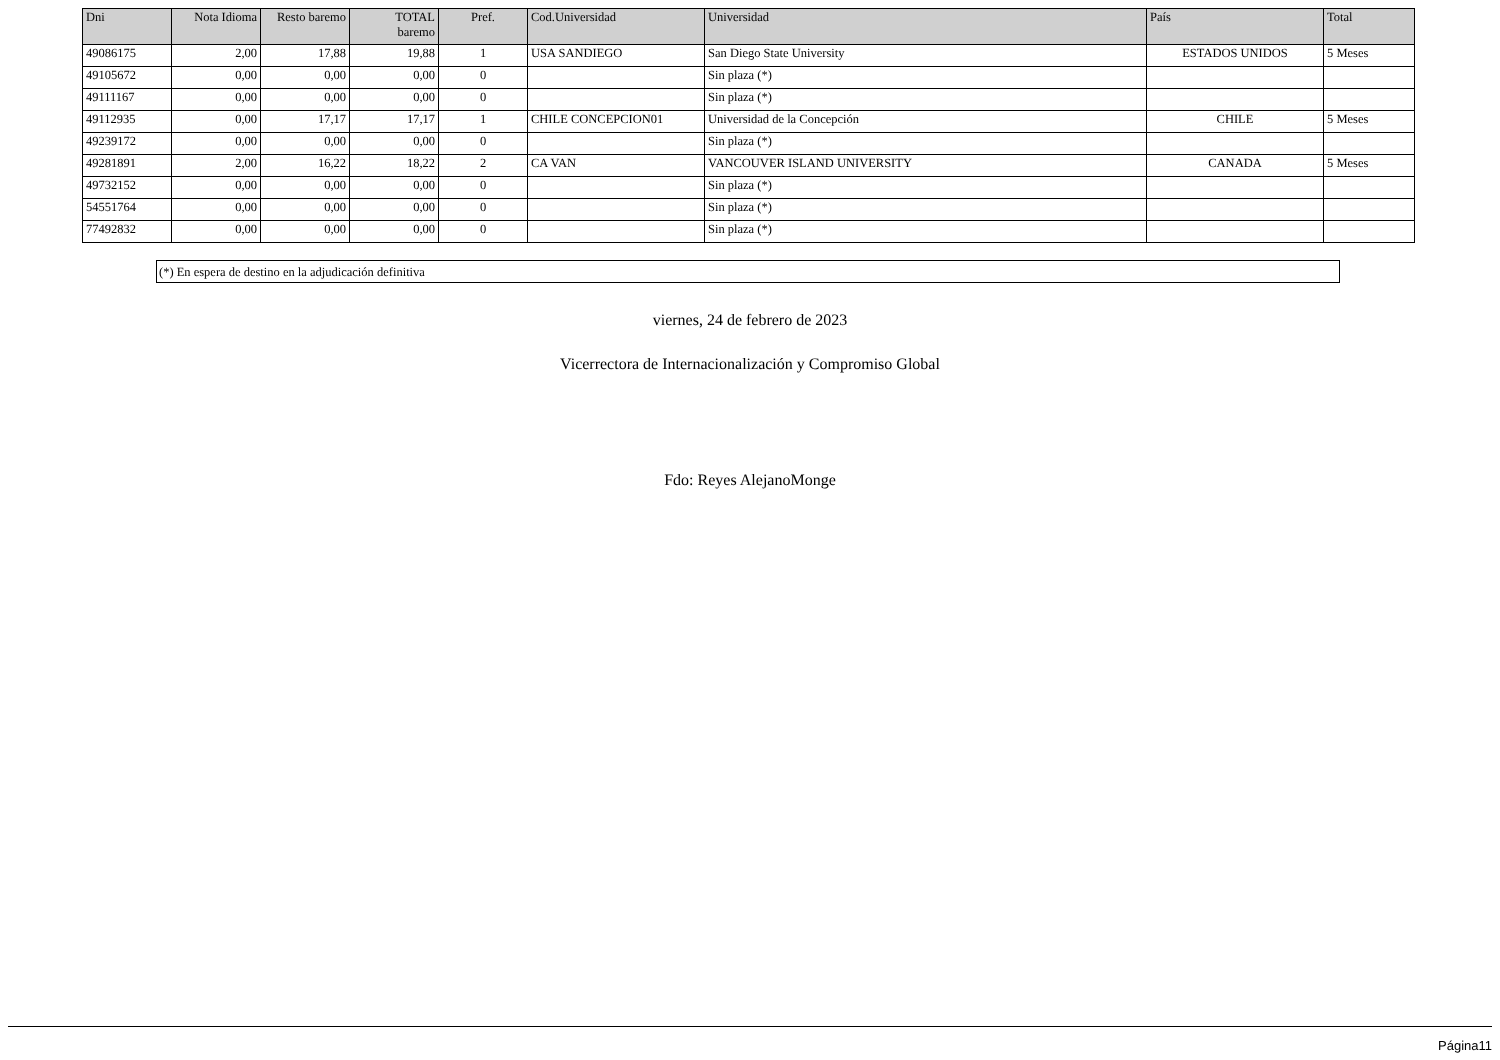| Dni | Nota Idioma | Resto baremo | TOTAL baremo | Pref. | Cod.Universidad | Universidad | País | Total |
| --- | --- | --- | --- | --- | --- | --- | --- | --- |
| 49086175 | 2,00 | 17,88 | 19,88 | 1 | USA SANDIEGO | San Diego State University | ESTADOS UNIDOS | 5 Meses |
| 49105672 | 0,00 | 0,00 | 0,00 | 0 | | Sin plaza (*) | | |
| 49111167 | 0,00 | 0,00 | 0,00 | 0 | | Sin plaza (*) | | |
| 49112935 | 0,00 | 17,17 | 17,17 | 1 | CHILE CONCEPCION01 | Universidad de la Concepción | CHILE | 5 Meses |
| 49239172 | 0,00 | 0,00 | 0,00 | 0 | | Sin plaza (*) | | |
| 49281891 | 2,00 | 16,22 | 18,22 | 2 | CA VAN | VANCOUVER ISLAND UNIVERSITY | CANADA | 5 Meses |
| 49732152 | 0,00 | 0,00 | 0,00 | 0 | | Sin plaza (*) | | |
| 54551764 | 0,00 | 0,00 | 0,00 | 0 | | Sin plaza (*) | | |
| 77492832 | 0,00 | 0,00 | 0,00 | 0 | | Sin plaza (*) | | |
(*) En espera de destino en la adjudicación definitiva
viernes, 24 de febrero de 2023
Vicerrectora de Internacionalización y Compromiso Global
Fdo: Reyes AlejanoMonge
Página11